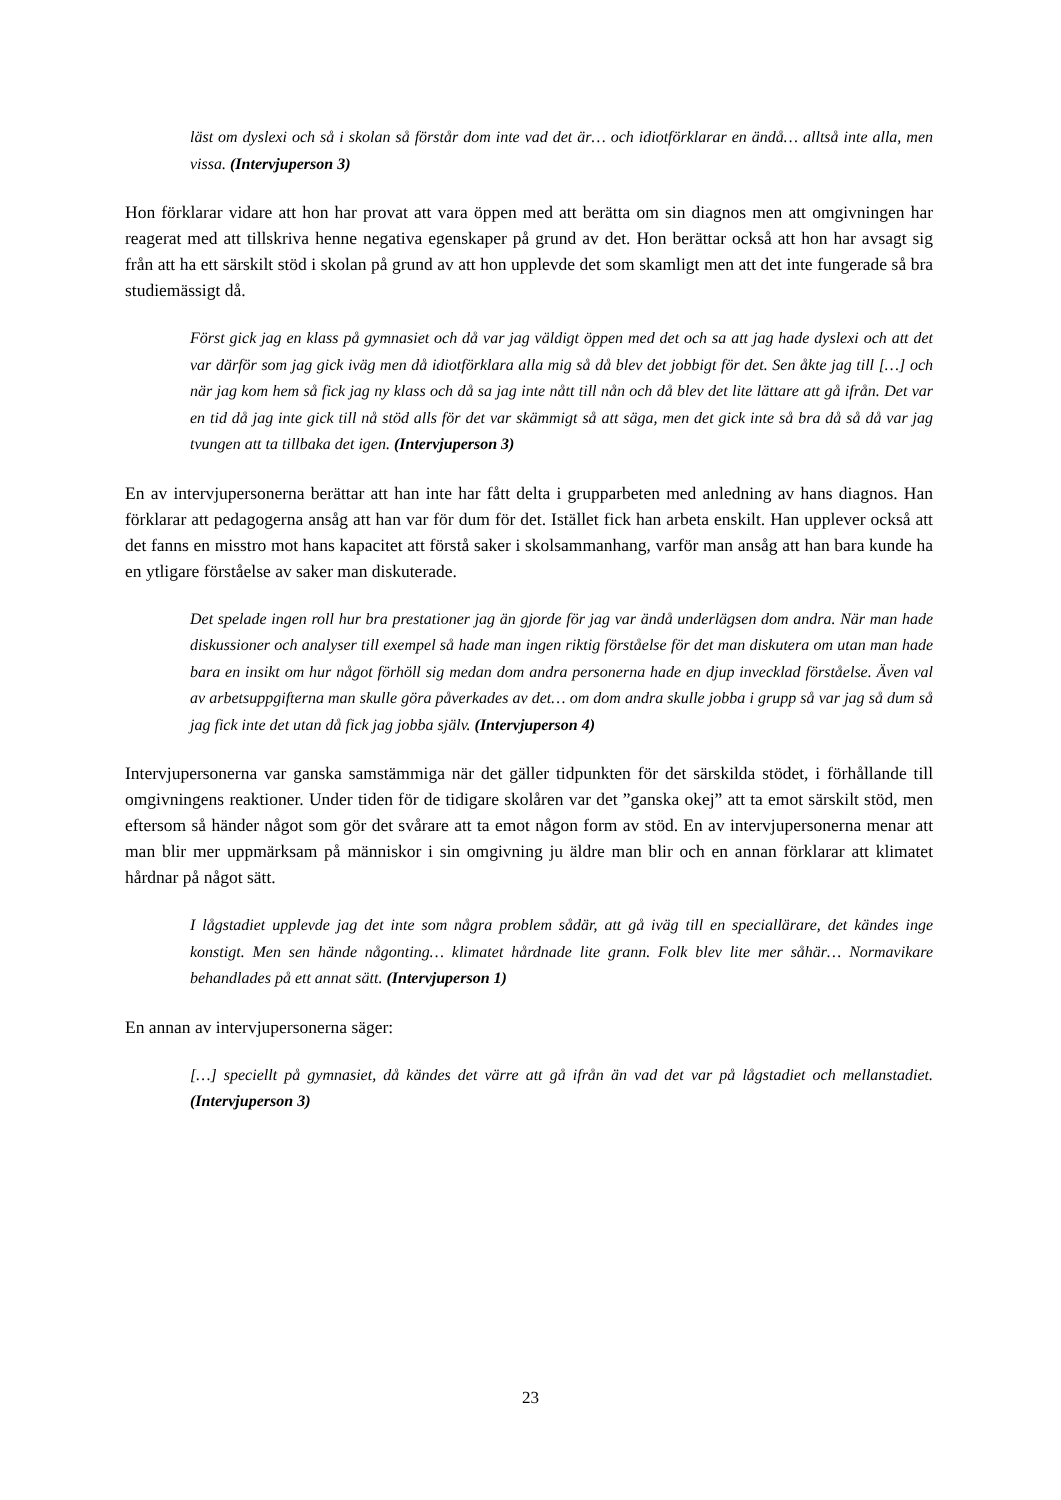läst om dyslexi och så i skolan så förstår dom inte vad det är… och idiotförklarar en ändå… alltså inte alla, men vissa. (Intervjuperson 3)
Hon förklarar vidare att hon har provat att vara öppen med att berätta om sin diagnos men att omgivningen har reagerat med att tillskriva henne negativa egenskaper på grund av det. Hon berättar också att hon har avsagt sig från att ha ett särskilt stöd i skolan på grund av att hon upplevde det som skamligt men att det inte fungerade så bra studiemässigt då.
Först gick jag en klass på gymnasiet och då var jag väldigt öppen med det och sa att jag hade dyslexi och att det var därför som jag gick iväg men då idiotförklara alla mig så då blev det jobbigt för det. Sen åkte jag till […] och när jag kom hem så fick jag ny klass och då sa jag inte nått till nån och då blev det lite lättare att gå ifrån. Det var en tid då jag inte gick till nå stöd alls för det var skämmigt så att säga, men det gick inte så bra då så då var jag tvungen att ta tillbaka det igen. (Intervjuperson 3)
En av intervjupersonerna berättar att han inte har fått delta i grupparbeten med anledning av hans diagnos. Han förklarar att pedagogerna ansåg att han var för dum för det. Istället fick han arbeta enskilt. Han upplever också att det fanns en misstro mot hans kapacitet att förstå saker i skolsammanhang, varför man ansåg att han bara kunde ha en ytligare förståelse av saker man diskuterade.
Det spelade ingen roll hur bra prestationer jag än gjorde för jag var ändå underlägsen dom andra. När man hade diskussioner och analyser till exempel så hade man ingen riktig förståelse för det man diskutera om utan man hade bara en insikt om hur något förhöll sig medan dom andra personerna hade en djup invecklad förståelse. Även val av arbetsuppgifterna man skulle göra påverkades av det… om dom andra skulle jobba i grupp så var jag så dum så jag fick inte det utan då fick jag jobba själv. (Intervjuperson 4)
Intervjupersonerna var ganska samstämmiga när det gäller tidpunkten för det särskilda stödet, i förhållande till omgivningens reaktioner. Under tiden för de tidigare skolåren var det ”ganska okej” att ta emot särskilt stöd, men eftersom så händer något som gör det svårare att ta emot någon form av stöd. En av intervjupersonerna menar att man blir mer uppmärksam på människor i sin omgivning ju äldre man blir och en annan förklarar att klimatet hårdnar på något sätt.
I lågstadiet upplevde jag det inte som några problem sådär, att gå iväg till en speciallärare, det kändes inge konstigt. Men sen hände någonting… klimatet hårdnade lite grann. Folk blev lite mer såhär… Normavikare behandlades på ett annat sätt. (Intervjuperson 1)
En annan av intervjupersonerna säger:
[…] speciellt på gymnasiet, då kändes det värre att gå ifrån än vad det var på lågstadiet och mellanstadiet. (Intervjuperson 3)
23